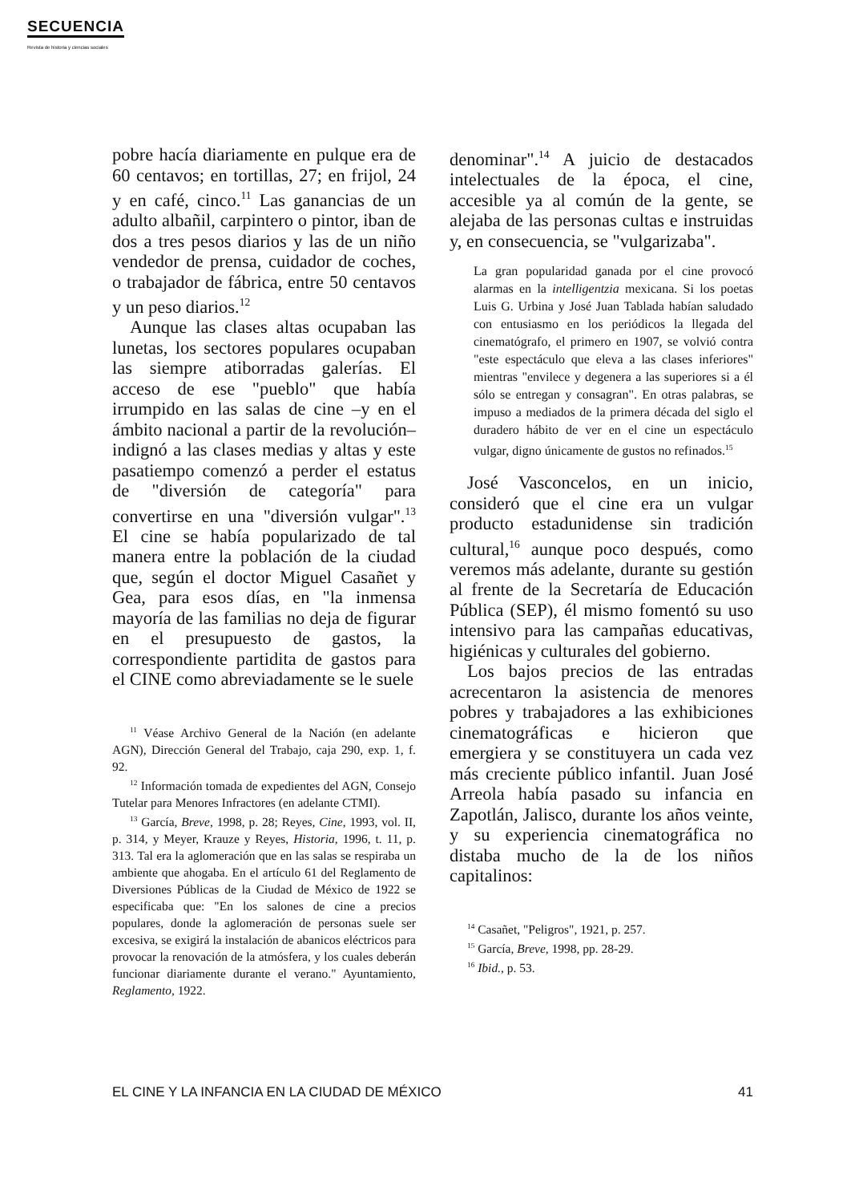SECUENCIA
Revista de historia y ciencias sociales
pobre hacía diariamente en pulque era de 60 centavos; en tortillas, 27; en frijol, 24 y en café, cinco.<sup>11</sup> Las ganancias de un adulto albañil, carpintero o pintor, iban de dos a tres pesos diarios y las de un niño vendedor de prensa, cuidador de coches, o trabajador de fábrica, entre 50 centavos y un peso diarios.<sup>12</sup>
Aunque las clases altas ocupaban las lunetas, los sectores populares ocupaban las siempre atiborradas galerías. El acceso de ese "pueblo" que había irrumpido en las salas de cine –y en el ámbito nacional a partir de la revolución– indignó a las clases medias y altas y este pasatiempo comenzó a perder el estatus de "diversión de categoría" para convertirse en una "diversión vulgar".<sup>13</sup> El cine se había popularizado de tal manera entre la población de la ciudad que, según el doctor Miguel Casañet y Gea, para esos días, en "la inmensa mayoría de las familias no deja de figurar en el presupuesto de gastos, la correspondiente partidita de gastos para el CINE como abreviadamente se le suele
<sup>11</sup> Véase Archivo General de la Nación (en adelante AGN), Dirección General del Trabajo, caja 290, exp. 1, f. 92.
<sup>12</sup> Información tomada de expedientes del AGN, Consejo Tutelar para Menores Infractores (en adelante CTMI).
<sup>13</sup> García, Breve, 1998, p. 28; Reyes, Cine, 1993, vol. II, p. 314, y Meyer, Krauze y Reyes, Historia, 1996, t. 11, p. 313. Tal era la aglomeración que en las salas se respiraba un ambiente que ahogaba. En el artículo 61 del Reglamento de Diversiones Públicas de la Ciudad de México de 1922 se especificaba que: "En los salones de cine a precios populares, donde la aglomeración de personas suele ser excesiva, se exigirá la instalación de abanicos eléctricos para provocar la renovación de la atmósfera, y los cuales deberán funcionar diariamente durante el verano." Ayuntamiento, Reglamento, 1922.
denominar".<sup>14</sup> A juicio de destacados intelectuales de la época, el cine, accesible ya al común de la gente, se alejaba de las personas cultas e instruidas y, en consecuencia, se "vulgarizaba".
La gran popularidad ganada por el cine provocó alarmas en la intelligentzia mexicana. Si los poetas Luis G. Urbina y José Juan Tablada habían saludado con entusiasmo en los periódicos la llegada del cinematógrafo, el primero en 1907, se volvió contra "este espectáculo que eleva a las clases inferiores" mientras "envilece y degenera a las superiores si a él sólo se entregan y consagran". En otras palabras, se impuso a mediados de la primera década del siglo el duradero hábito de ver en el cine un espectáculo vulgar, digno únicamente de gustos no refinados.<sup>15</sup>
José Vasconcelos, en un inicio, consideró que el cine era un vulgar producto estadunidense sin tradición cultural,<sup>16</sup> aunque poco después, como veremos más adelante, durante su gestión al frente de la Secretaría de Educación Pública (SEP), él mismo fomentó su uso intensivo para las campañas educativas, higiénicas y culturales del gobierno.
Los bajos precios de las entradas acrecentaron la asistencia de menores pobres y trabajadores a las exhibiciones cinematográficas e hicieron que emergiera y se constituyera un cada vez más creciente público infantil. Juan José Arreola había pasado su infancia en Zapotlán, Jalisco, durante los años veinte, y su experiencia cinematográfica no distaba mucho de la de los niños capitalinos:
<sup>14</sup> Casañet, "Peligros", 1921, p. 257.
<sup>15</sup> García, Breve, 1998, pp. 28-29.
<sup>16</sup> Ibid., p. 53.
EL CINE Y LA INFANCIA EN LA CIUDAD DE MÉXICO 41